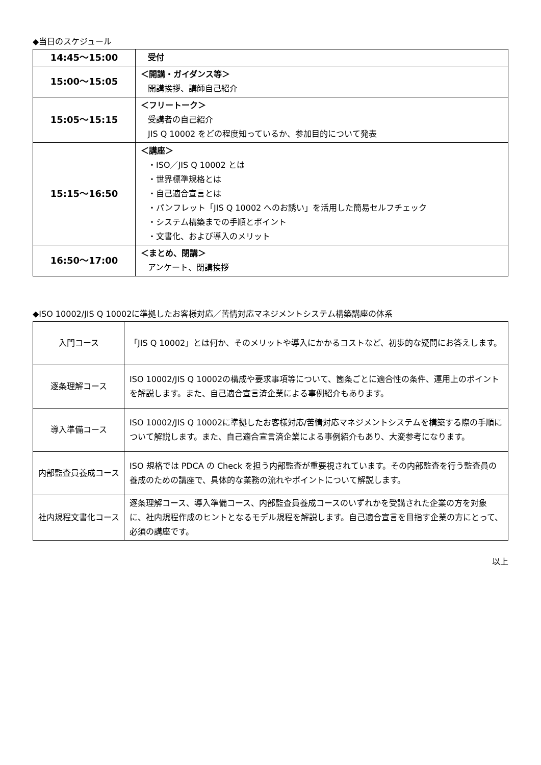◆当日のスケジュール
| 14:45～15:00 | 受付 |
| 15:00～15:05 | ＜開講・ガイダンス等＞ 開講挨拶、講師自己紹介 |
| 15:05～15:15 | ＜フリートーク＞ 受講者の自己紹介 JIS Q 10002 をどの程度知っているか、参加目的について発表 |
| 15:15～16:50 | ＜講座＞ ・ISO／JIS Q 10002 とは ・世界標準規格とは ・自己適合宣言とは ・パンフレット「JIS Q 10002 へのお誘い」を活用した簡易セルフチェック ・システム構築までの手順とポイント ・文書化、および導入のメリット |
| 16:50～17:00 | ＜まとめ、閉講＞ アンケート、閉講挨拶 |
◆ISO 10002/JIS Q 10002に準拠したお客様対応／苦情対応マネジメントシステム構築講座の体系
| 入門コース | 「JIS Q 10002」とは何か、そのメリットや導入にかかるコストなど、初歩的な疑問にお答えします。 |
| 逐条理解コース | ISO 10002/JIS Q 10002の構成や要求事項等について、箇条ごとに適合性の条件、運用上のポイントを解説します。また、自己適合宣言済企業による事例紹介もあります。 |
| 導入準備コース | ISO 10002/JIS Q 10002に準拠したお客様対応/苦情対応マネジメントシステムを構築する際の手順について解説します。また、自己適合宣言済企業による事例紹介もあり、大変参考になります。 |
| 内部監査員養成コース | ISO 規格では PDCA の Check を担う内部監査が重要視されています。その内部監査を行う監査員の養成のための講座で、具体的な業務の流れやポイントについて解説します。 |
| 社内規程文書化コース | 逐条理解コース、導入準備コース、内部監査員養成コースのいずれかを受講された企業の方を対象に、社内規程作成のヒントとなるモデル規程を解説します。自己適合宣言を目指す企業の方にとって、必須の講座です。 |
以上